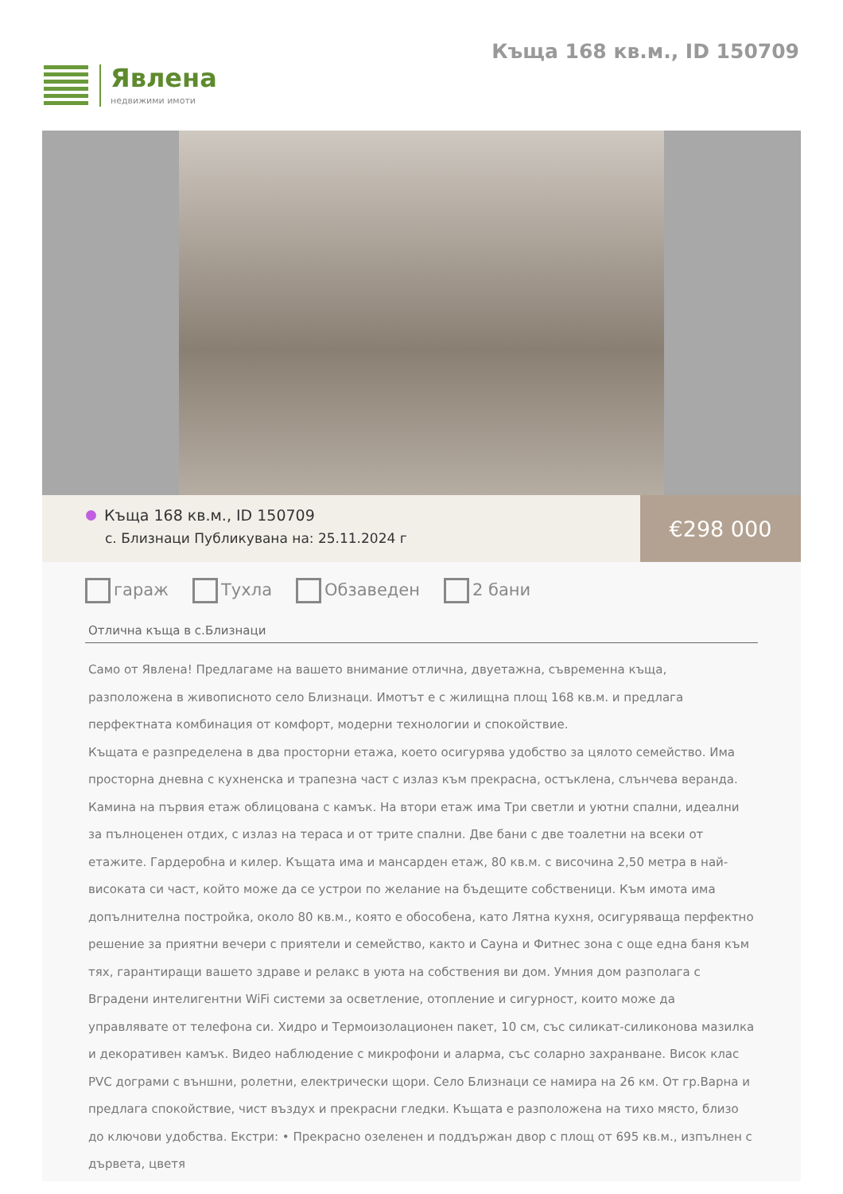Явлена
недвижими имоти
Къща 168 кв.м., ID 150709
Къща 168 кв.м., ID 150709
с. Близнаци Публикувана на: 25.11.2024 г
€298 000
гараж Тухла Обзаведен 2 бани
Отлична къща в с.Близнаци
Само от Явлена! Предлагаме на вашето внимание отлична, двуетажна, съвременна къща, разположена в живописното село Близнаци. Имотът е с жилищна площ 168 кв.м. и предлага перфектната комбинация от комфорт, модерни технологии и спокойствие.
Къщата е разпределена в два просторни етажа, което осигурява удобство за цялото семейство. Има просторна дневна с кухненска и трапезна част с излаз към прекрасна, остъклена, слънчева веранда. Камина на първия етаж облицована с камък. На втори етаж има Три светли и уютни спални, идеални за пълноценен отдих, с излаз на тераса и от трите спални. Две бани с две тоалетни на всеки от етажите. Гардеробна и килер. Къщата има и мансарден етаж, 80 кв.м. с височина 2,50 метра в най-високата си част, който може да се устрои по желание на бъдещите собственици. Към имота има допълнителна постройка, около 80 кв.м., която е обособена, като Лятна кухня, осигуряваща перфектно решение за приятни вечери с приятели и семейство, както и Сауна и Фитнес зона с още една баня към тях, гарантиращи вашето здраве и релакс в уюта на собствения ви дом. Умния дом разполага с Вградени интелигентни WiFi системи за осветление, отопление и сигурност, които може да управлявате от телефона си. Хидро и Термоизолационен пакет, 10 см, със силикат-силиконова мазилка и декоративен камък. Видео наблюдение с микрофони и аларма, със соларно захранване. Висок клас PVC дограми с външни, ролетни, електрически щори. Село Близнаци се намира на 26 км. От гр.Варна и предлага спокойствие, чист въздух и прекрасни гледки. Къщата е разположена на тихо място, близо до ключови удобства. Екстри: • Прекрасно озеленен и поддържан двор с площ от 695 кв.м., изпълнен с дървета, цветя